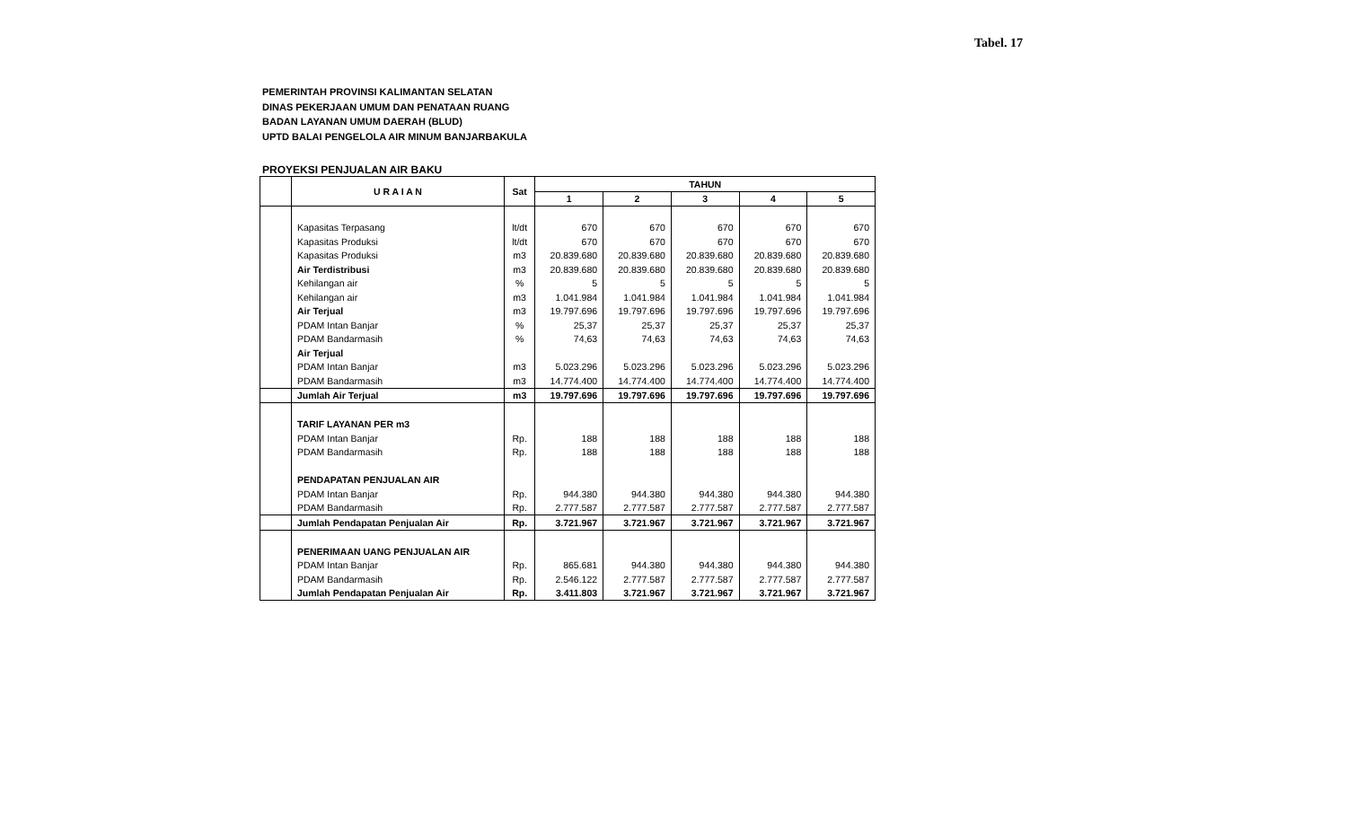Tabel. 17
PEMERINTAH PROVINSI KALIMANTAN SELATAN
DINAS PEKERJAAN UMUM DAN PENATAAN RUANG
BADAN LAYANAN UMUM DAERAH (BLUD)
UPTD BALAI PENGELOLA AIR MINUM BANJARBAKULA
PROYEKSI PENJUALAN AIR BAKU
| | U R A I A N | Sat | TAHUN | | | | |
| --- | --- | --- | --- | --- | --- | --- | --- |
| | | | 1 | 2 | 3 | 4 | 5 |
| | Kapasitas Terpasang | lt/dt | 670 | 670 | 670 | 670 | 670 |
| | Kapasitas Produksi | lt/dt | 670 | 670 | 670 | 670 | 670 |
| | Kapasitas Produksi | m3 | 20.839.680 | 20.839.680 | 20.839.680 | 20.839.680 | 20.839.680 |
| | Air Terdistribusi | m3 | 20.839.680 | 20.839.680 | 20.839.680 | 20.839.680 | 20.839.680 |
| | Kehilangan air | % | 5 | 5 | 5 | 5 | 5 |
| | Kehilangan air | m3 | 1.041.984 | 1.041.984 | 1.041.984 | 1.041.984 | 1.041.984 |
| | Air Terjual | m3 | 19.797.696 | 19.797.696 | 19.797.696 | 19.797.696 | 19.797.696 |
| | PDAM Intan Banjar | % | 25,37 | 25,37 | 25,37 | 25,37 | 25,37 |
| | PDAM Bandarmasih | % | 74,63 | 74,63 | 74,63 | 74,63 | 74,63 |
| | Air Terjual | | | | | | |
| | PDAM Intan Banjar | m3 | 5.023.296 | 5.023.296 | 5.023.296 | 5.023.296 | 5.023.296 |
| | PDAM Bandarmasih | m3 | 14.774.400 | 14.774.400 | 14.774.400 | 14.774.400 | 14.774.400 |
| | Jumlah Air Terjual | m3 | 19.797.696 | 19.797.696 | 19.797.696 | 19.797.696 | 19.797.696 |
| | TARIF LAYANAN PER m3 | | | | | | |
| | PDAM Intan Banjar | Rp. | 188 | 188 | 188 | 188 | 188 |
| | PDAM Bandarmasih | Rp. | 188 | 188 | 188 | 188 | 188 |
| | PENDAPATAN PENJUALAN AIR | | | | | | |
| | PDAM Intan Banjar | Rp. | 944.380 | 944.380 | 944.380 | 944.380 | 944.380 |
| | PDAM Bandarmasih | Rp. | 2.777.587 | 2.777.587 | 2.777.587 | 2.777.587 | 2.777.587 |
| | Jumlah Pendapatan Penjualan Air | Rp. | 3.721.967 | 3.721.967 | 3.721.967 | 3.721.967 | 3.721.967 |
| | PENERIMAAN UANG PENJUALAN AIR | | | | | | |
| | PDAM Intan Banjar | Rp. | 865.681 | 944.380 | 944.380 | 944.380 | 944.380 |
| | PDAM Bandarmasih | Rp. | 2.546.122 | 2.777.587 | 2.777.587 | 2.777.587 | 2.777.587 |
| | Jumlah Pendapatan Penjualan Air | Rp. | 3.411.803 | 3.721.967 | 3.721.967 | 3.721.967 | 3.721.967 |